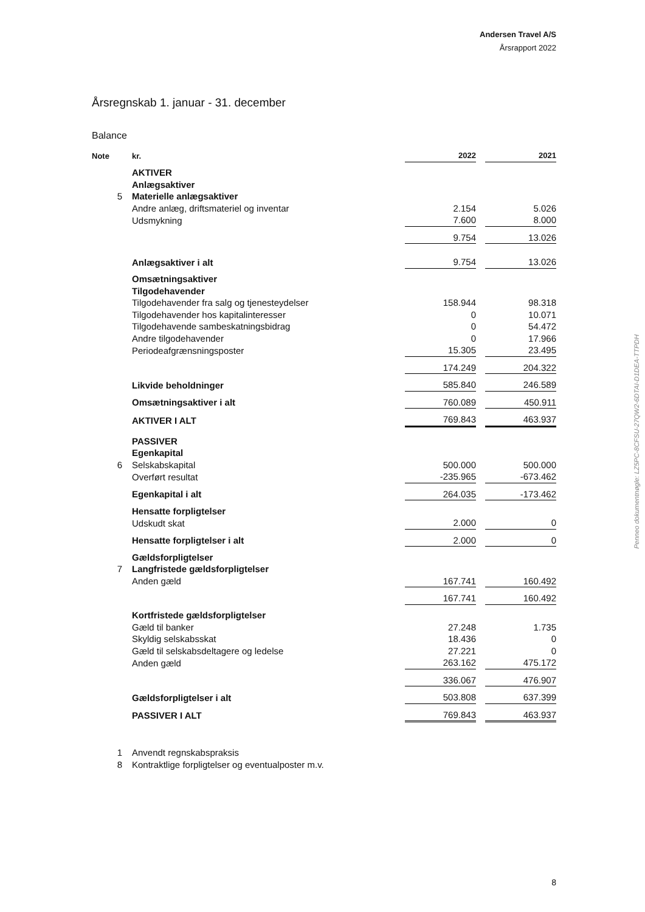Andersen Travel A/S
Årsrapport 2022
Årsregnskab 1. januar - 31. december
Balance
| Note | kr. | 2022 | | 2021 |
| --- | --- | --- | --- | --- |
| | AKTIVER | | | |
| | Anlægsaktiver | | | |
| 5 | Materielle anlægsaktiver | | | |
| | Andre anlæg, driftsmateriel og inventar | 2.154 | | 5.026 |
| | Udsmykning | 7.600 | | 8.000 |
| | | 9.754 | | 13.026 |
| | Anlægsaktiver i alt | 9.754 | | 13.026 |
| | Omsætningsaktiver | | | |
| | Tilgodehavender | | | |
| | Tilgodehavender fra salg og tjenesteydelser | 158.944 | | 98.318 |
| | Tilgodehavender hos kapitalinteresser | 0 | | 10.071 |
| | Tilgodehavende sambeskatningsbidrag | 0 | | 54.472 |
| | Andre tilgodehavender | 0 | | 17.966 |
| | Periodeafgrænsningsposter | 15.305 | | 23.495 |
| | | 174.249 | | 204.322 |
| | Likvide beholdninger | 585.840 | | 246.589 |
| | Omsætningsaktiver i alt | 760.089 | | 450.911 |
| | AKTIVER I ALT | 769.843 | | 463.937 |
| | PASSIVER | | | |
| | Egenkapital | | | |
| 6 | Selskabskapital | 500.000 | | 500.000 |
| | Overført resultat | -235.965 | | -673.462 |
| | Egenkapital i alt | 264.035 | | -173.462 |
| | Hensatte forpligtelser | | | |
| | Udskudt skat | 2.000 | | 0 |
| | Hensatte forpligtelser i alt | 2.000 | | 0 |
| | Gældsforpligtelser | | | |
| 7 | Langfristede gældsforpligtelser | | | |
| | Anden gæld | 167.741 | | 160.492 |
| | | 167.741 | | 160.492 |
| | Kortfristede gældsforpligtelser | | | |
| | Gæld til banker | 27.248 | | 1.735 |
| | Skyldig selskabsskat | 18.436 | | 0 |
| | Gæld til selskabsdeltagere og ledelse | 27.221 | | 0 |
| | Anden gæld | 263.162 | | 475.172 |
| | | 336.067 | | 476.907 |
| | Gældsforpligtelser i alt | 503.808 | | 637.399 |
| | PASSIVER I ALT | 769.843 | | 463.937 |
1 Anvendt regnskabspraksis
8 Kontraktlige forpligtelser og eventualposter m.v.
Penneo dokumentnøgle: LZ5PC-8CFSU-27QW2-6DTAI-D1DEA-TTPDH
8